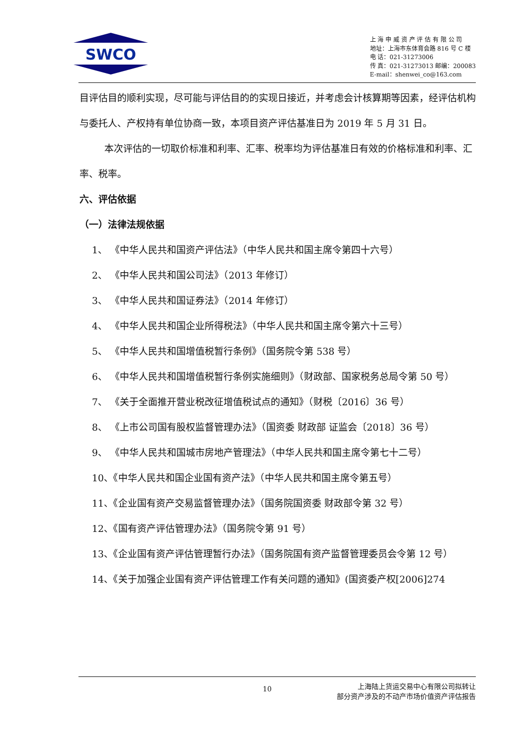SWCO
上 海 申 威 资 产 评 估 有 限 公 司
地址：上海市东体育会路 816 号 C 楼
电 话：021-31273006
传 真：021-31273013 邮编：200083
E-mail：shenwei_co@163.com
目评估目的顺利实现，尽可能与评估目的的实现日接近，并考虑会计核算期等因素，经评估机构与委托人、产权持有单位协商一致，本项目资产评估基准日为 2019 年 5 月 31 日。
本次评估的一切取价标准和利率、汇率、税率均为评估基准日有效的价格标准和利率、汇率、税率。
六、评估依据
（一）法律法规依据
1、 《中华人民共和国资产评估法》（中华人民共和国主席令第四十六号）
2、 《中华人民共和国公司法》（2013 年修订）
3、 《中华人民共和国证券法》（2014 年修订）
4、 《中华人民共和国企业所得税法》（中华人民共和国主席令第六十三号）
5、 《中华人民共和国增值税暂行条例》（国务院令第 538 号）
6、 《中华人民共和国增值税暂行条例实施细则》（财政部、国家税务总局令第 50 号）
7、 《关于全面推开营业税改征增值税试点的通知》（财税〔2016〕36 号）
8、 《上市公司国有股权监督管理办法》（国资委 财政部 证监会〔2018〕36 号）
9、 《中华人民共和国城市房地产管理法》（中华人民共和国主席令第七十二号）
10、《中华人民共和国企业国有资产法》（中华人民共和国主席令第五号）
11、《企业国有资产交易监督管理办法》（国务院国资委 财政部令第 32 号）
12、《国有资产评估管理办法》（国务院令第 91 号）
13、《企业国有资产评估管理暂行办法》（国务院国有资产监督管理委员会令第 12 号）
14、《关于加强企业国有资产评估管理工作有关问题的通知》(国资委产权[2006]274
10 上海陆上货运交易中心有限公司拟转让
部分资产涉及的不动产市场价值资产评估报告